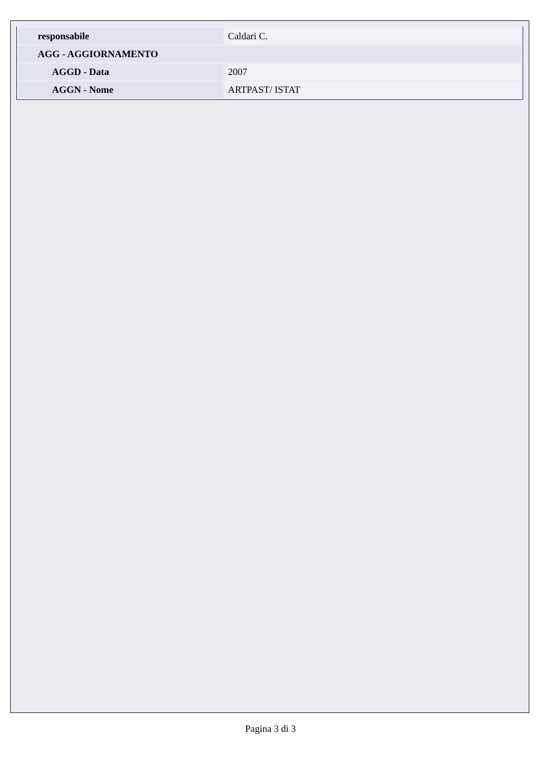| responsabile | Caldari C. |
| AGG - AGGIORNAMENTO | |
| AGGD - Data | 2007 |
| AGGN - Nome | ARTPAST/ ISTAT |
Pagina 3 di 3